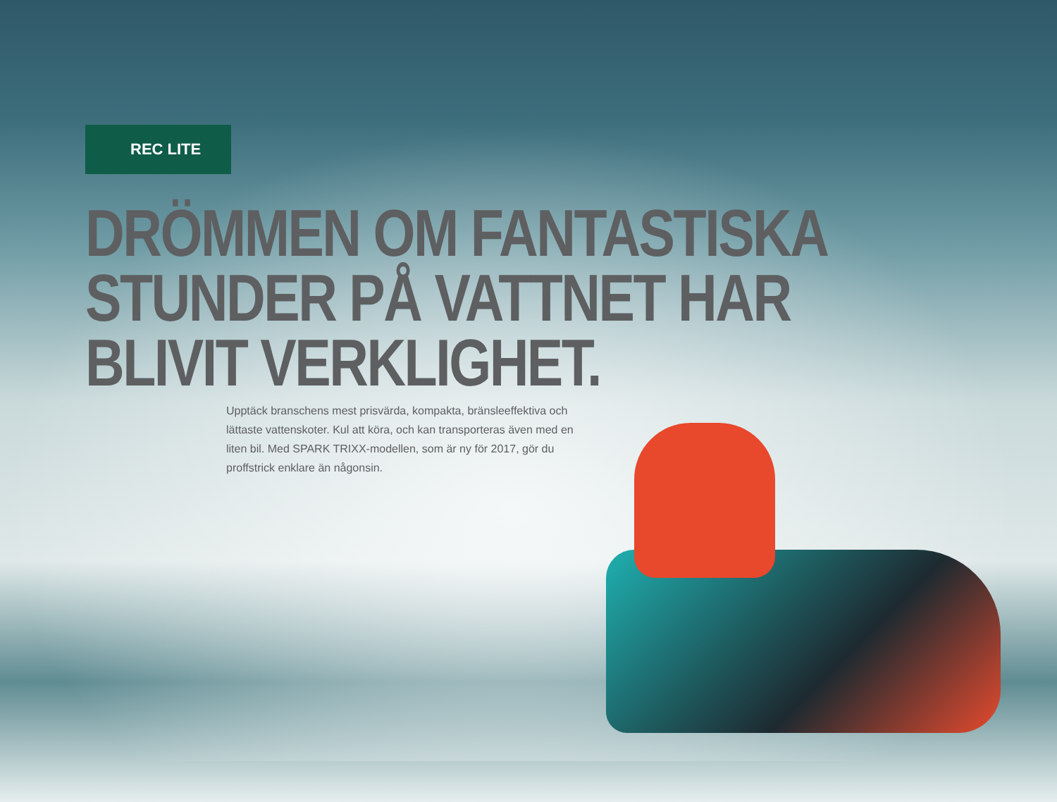REC LITE
DRÖMMEN OM FANTASTISKA
STUNDER PÅ VATTNET HAR
BLIVIT VERKLIGHET.
Upptäck branschens mest prisvärda, kompakta, bränsleeffektiva och lättaste vattenskoter. Kul att köra, och kan transporteras även med en liten bil. Med SPARK TRIXX-modellen, som är ny för 2017, gör du proffstrick enklare än någonsin.